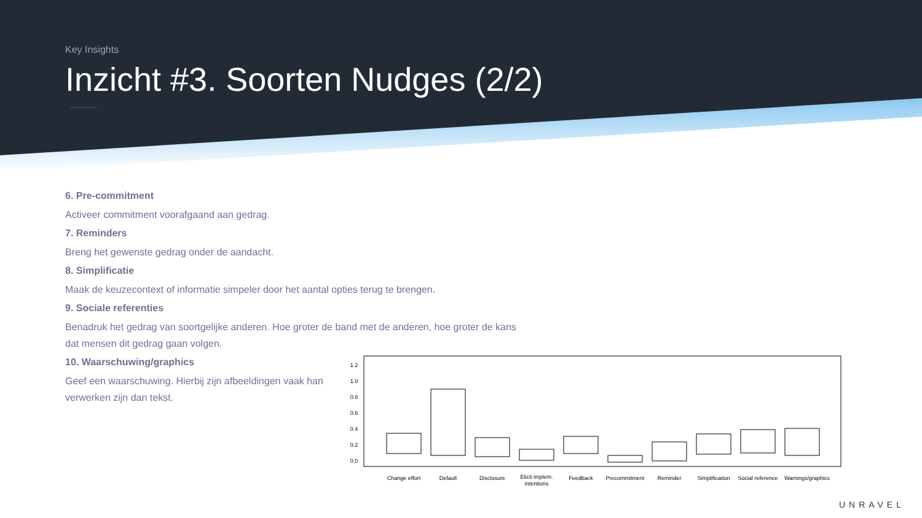Key Insights
Inzicht #3. Soorten Nudges (2/2)
6. Pre-commitment
Activeer commitment voorafgaand aan gedrag.
7. Reminders
Breng het gewenste gedrag onder de aandacht.
8. Simplificatie
Maak de keuzecontext of informatie simpeler door het aantal opties terug te brengen.
9. Sociale referenties
Benadruk het gedrag van soortgelijke anderen. Hoe groter de band met de anderen, hoe groter de kans dat mensen dit gedrag gaan volgen.
10. Waarschuwing/graphics
Geef een waarschuwing. Hierbij zijn afbeeldingen vaak han verwerken zijn dan tekst.
0.0
0.2
0.4
0.6
0.8
1.0
1.2
Change effort
Default
Disclosure
Elicit implem.
intentions
Feedback
Precommitment
Reminder
Simplification
Social reference
Warnings/graphics
UNRAVEL